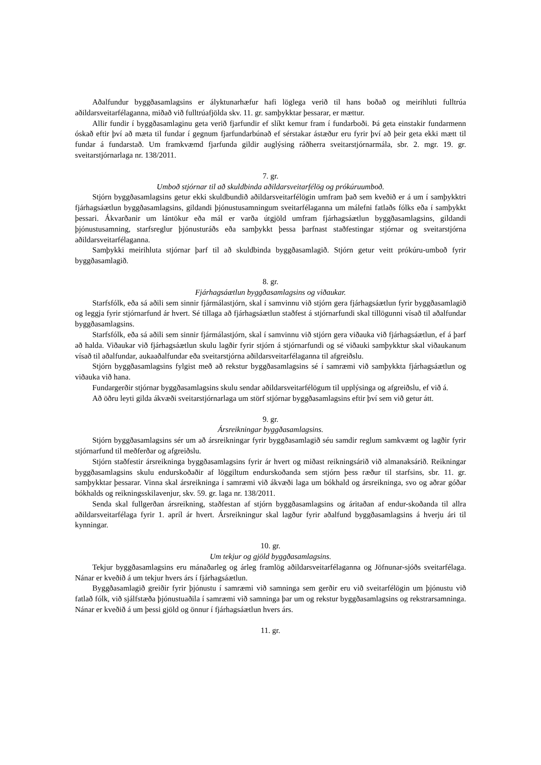Aðalfundur byggðasamlagsins er ályktunarhæfur hafi löglega verið til hans boðað og meirihluti fulltrúa aðildarsveitarfélaganna, miðað við fulltrúafjölda skv. 11. gr. samþykktar þessarar, er mættur.
Allir fundir í byggðasamlaginu geta verið fjarfundir ef slíkt kemur fram í fundarboði. Þá geta einstakir fundarmenn óskað eftir því að mæta til fundar í gegnum fjarfundarbúnað ef sérstakar ástæður eru fyrir því að þeir geta ekki mætt til fundar á fundarstað. Um framkvæmd fjarfunda gildir auglýsing ráðherra sveitarstjórnarmála, sbr. 2. mgr. 19. gr. sveitarstjórnarlaga nr. 138/2011.
7. gr.
Umboð stjórnar til að skuldbinda aðildarsveitarfélög og prókúruumboð.
Stjórn byggðasamlagsins getur ekki skuldbundið aðildarsveitarfélögin umfram það sem kveðið er á um í samþykktri fjárhagsáætlun byggðasamlagsins, gildandi þjónustusamningum sveitarfélaganna um málefni fatlaðs fólks eða í samþykkt þessari. Ákvarðanir um lántökur eða mál er varða útgjöld umfram fjárhagsáætlun byggðasamlagsins, gildandi þjónustusamning, starfsreglur þjónusturáðs eða samþykkt þessa þarfnast staðfestingar stjórnar og sveitarstjórna aðildarsveitarfélaganna.
Samþykki meirihluta stjórnar þarf til að skuldbinda byggðasamlagið. Stjórn getur veitt prókúru-umboð fyrir byggðasamlagið.
8. gr.
Fjárhagsáætlun byggðasamlagsins og viðaukar.
Starfsfólk, eða sá aðili sem sinnir fjármálastjórn, skal í samvinnu við stjórn gera fjárhagsáætlun fyrir byggðasamlagið og leggja fyrir stjórnarfund ár hvert. Sé tillaga að fjárhagsáætlun staðfest á stjórnarfundi skal tillögunni vísað til aðalfundar byggðasamlagsins.
Starfsfólk, eða sá aðili sem sinnir fjármálastjórn, skal í samvinnu við stjórn gera viðauka við fjárhagsáætlun, ef á þarf að halda. Viðaukar við fjárhagsáætlun skulu lagðir fyrir stjórn á stjórnarfundi og sé viðauki samþykktur skal viðaukanum vísað til aðalfundar, aukaaðalfundar eða sveitarstjórna aðildarsveitarfélaganna til afgreiðslu.
Stjórn byggðasamlagsins fylgist með að rekstur byggðasamlagsins sé í samræmi við samþykkta fjárhagsáætlun og viðauka við hana.
Fundargerðir stjórnar byggðasamlagsins skulu sendar aðildarsveitarfélögum til upplýsinga og afgreiðslu, ef við á.
Að öðru leyti gilda ákvæði sveitarstjórnarlaga um störf stjórnar byggðasamlagsins eftir því sem við getur átt.
9. gr.
Ársreikningar byggðasamlagsins.
Stjórn byggðasamlagsins sér um að ársreikningar fyrir byggðasamlagið séu samdir reglum samkvæmt og lagðir fyrir stjórnarfund til meðferðar og afgreiðslu.
Stjórn staðfestir ársreikninga byggðasamlagsins fyrir ár hvert og miðast reikningsárið við almanaksárið. Reikningar byggðasamlagsins skulu endurskoðaðir af löggiltum endurskoðanda sem stjórn þess ræður til starfsins, sbr. 11. gr. samþykktar þessarar. Vinna skal ársreikninga í samræmi við ákvæði laga um bókhald og ársreikninga, svo og aðrar góðar bókhalds og reikningsskilavenjur, skv. 59. gr. laga nr. 138/2011.
Senda skal fullgerðan ársreikning, staðfestan af stjórn byggðasamlagsins og áritaðan af endur-skoðanda til allra aðildarsveitarfélaga fyrir 1. apríl ár hvert. Ársreikningur skal lagður fyrir aðalfund byggðasamlagsins á hverju ári til kynningar.
10. gr.
Um tekjur og gjöld byggðasamlagsins.
Tekjur byggðasamlagsins eru mánaðarleg og árleg framlög aðildarsveitarfélaganna og Jöfnunar-sjóðs sveitarfélaga. Nánar er kveðið á um tekjur hvers árs í fjárhagsáætlun.
Byggðasamlagið greiðir fyrir þjónustu í samræmi við samninga sem gerðir eru við sveitarfélögin um þjónustu við fatlað fólk, við sjálfstæða þjónustuaðila í samræmi við samninga þar um og rekstur byggðasamlagsins og rekstrarsamninga. Nánar er kveðið á um þessi gjöld og önnur í fjárhagsáætlun hvers árs.
11. gr.